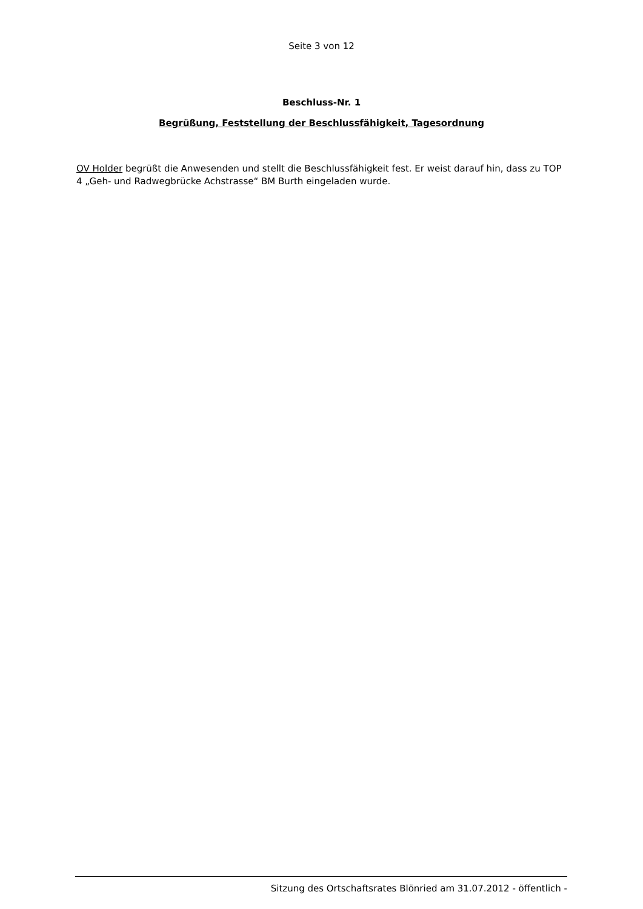Seite 3 von 12
Beschluss-Nr. 1
Begrüßung, Feststellung der Beschlussfähigkeit, Tagesordnung
OV Holder begrüßt die Anwesenden und stellt die Beschlussfähigkeit fest. Er weist darauf hin, dass zu TOP 4 „Geh- und Radwegbrücke Achstrasse“ BM Burth eingeladen wurde.
Sitzung des Ortschaftsrates Blönried am 31.07.2012 - öffentlich -